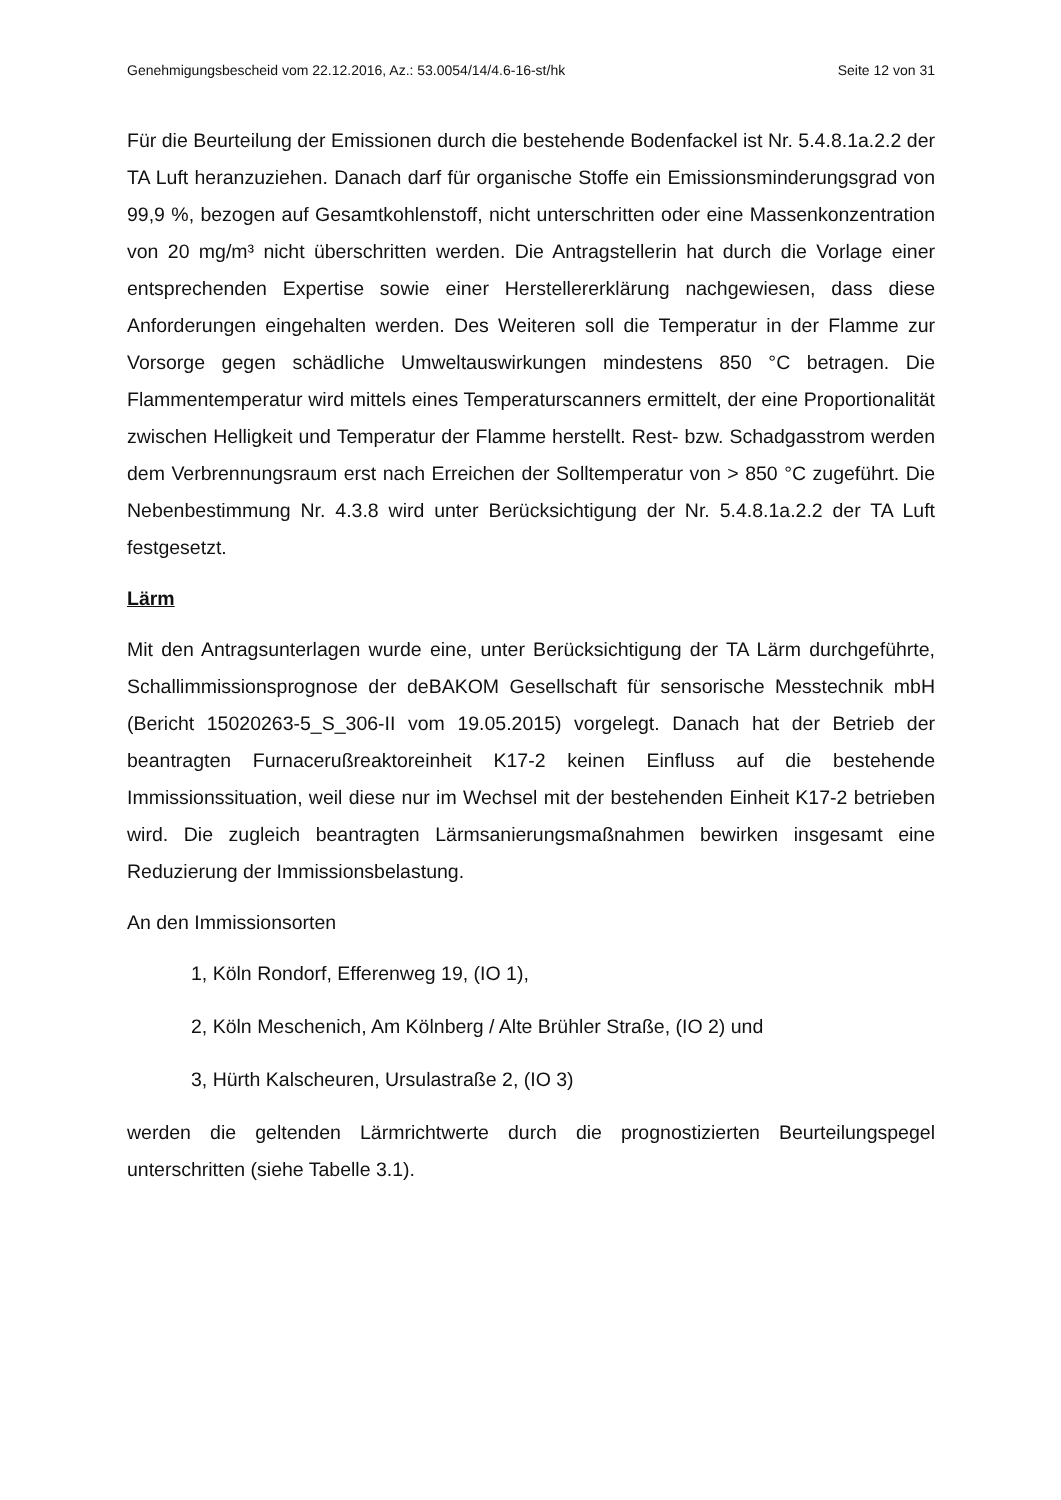Genehmigungsbescheid vom 22.12.2016, Az.: 53.0054/14/4.6-16-st/hk Seite 12 von 31
Für die Beurteilung der Emissionen durch die bestehende Bodenfackel ist Nr. 5.4.8.1a.2.2 der TA Luft heranzuziehen. Danach darf für organische Stoffe ein Emissionsminderungsgrad von 99,9 %, bezogen auf Gesamtkohlenstoff, nicht unterschritten oder eine Massenkonzentration von 20 mg/m³ nicht überschritten werden. Die Antragstellerin hat durch die Vorlage einer entsprechenden Expertise sowie einer Herstellererklärung nachgewiesen, dass diese Anforderungen eingehalten werden. Des Weiteren soll die Temperatur in der Flamme zur Vorsorge gegen schädliche Umweltauswirkungen mindestens 850 °C betragen. Die Flammentemperatur wird mittels eines Temperaturscanners ermittelt, der eine Proportionalität zwischen Helligkeit und Temperatur der Flamme herstellt. Rest- bzw. Schadgasstrom werden dem Verbrennungsraum erst nach Erreichen der Solltemperatur von > 850 °C zugeführt. Die Nebenbestimmung Nr. 4.3.8 wird unter Berücksichtigung der Nr. 5.4.8.1a.2.2 der TA Luft festgesetzt.
Lärm
Mit den Antragsunterlagen wurde eine, unter Berücksichtigung der TA Lärm durchgeführte, Schallimmissionsprognose der deBAKOM Gesellschaft für sensorische Messtechnik mbH (Bericht 15020263-5_S_306-II vom 19.05.2015) vorgelegt. Danach hat der Betrieb der beantragten Furnacerußreaktoreinheit K17-2 keinen Einfluss auf die bestehende Immissionssituation, weil diese nur im Wechsel mit der bestehenden Einheit K17-2 betrieben wird. Die zugleich beantragten Lärmsanierungsmaßnahmen bewirken insgesamt eine Reduzierung der Immissionsbelastung.
An den Immissionsorten
1, Köln Rondorf, Efferenweg 19, (IO 1),
2, Köln Meschenich, Am Kölnberg / Alte Brühler Straße, (IO 2) und
3, Hürth Kalscheuren, Ursulastraße 2, (IO 3)
werden die geltenden Lärmrichtwerte durch die prognostizierten Beurteilungspegel unterschritten (siehe Tabelle 3.1).